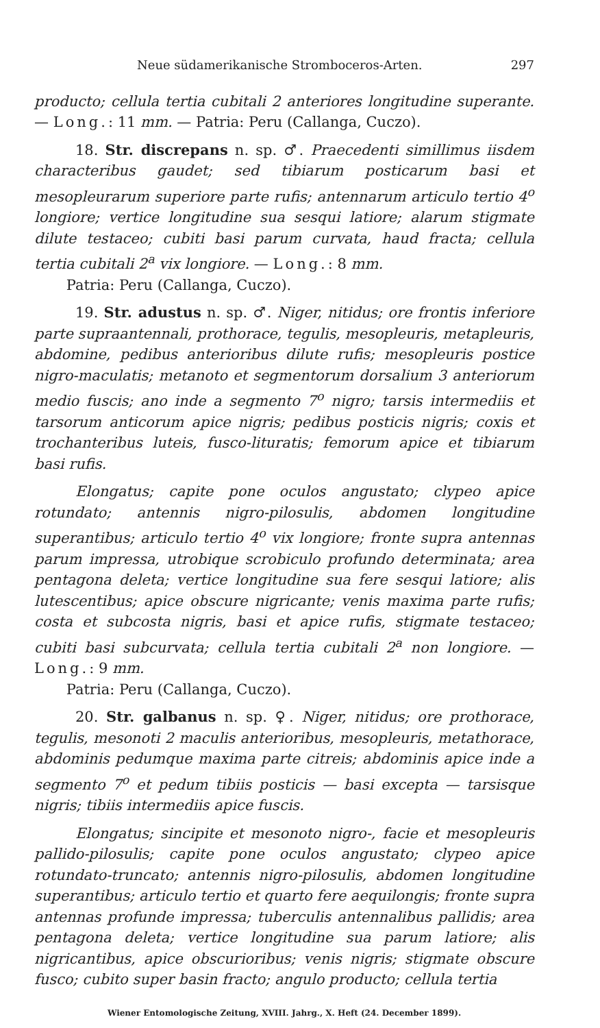Neue südamerikanische Stromboceros-Arten. 297
producto; cellula tertia cubitali 2 anteriores longitudine superante. — Long.: 11 mm. — Patria: Peru (Callanga, Cuczo).
18. Str. discrepans n. sp. ♂. Praecedenti simillimus iisdem characteribus gaudet; sed tibiarum posticarum basi et mesopleurarum superiore parte rufis; antennarum articulo tertio 4<sup>o</sup> longiore; vertice longitudine sua sesqui latiore; alarum stigmate dilute testaceo; cubiti basi parum curvata, haud fracta; cellula tertia cubitali 2<sup>a</sup> vix longiore. — Long.: 8 mm.
Patria: Peru (Callanga, Cuczo).
19. Str. adustus n. sp. ♂. Niger, nitidus; ore frontis inferiore parte supraantennali, prothorace, tegulis, mesopleuris, metapleuris, abdomine, pedibus anterioribus dilute rufis; mesopleuris postice nigro-maculatis; metanoto et segmentorum dorsalium 3 anteriorum medio fuscis; ano inde a segmento 7<sup>o</sup> nigro; tarsis intermediis et tarsorum anticorum apice nigris; pedibus posticis nigris; coxis et trochanteribus luteis, fusco-lituratis; femorum apice et tibiarum basi rufis.
Elongatus; capite pone oculos angustato; clypeo apice rotundato; antennis nigro-pilosulis, abdomen longitudine superantibus; articulo tertio 4<sup>o</sup> vix longiore; fronte supra antennas parum impressa, utrobique scrobiculo profundo determinata; area pentagona deleta; vertice longitudine sua fere sesqui latiore; alis lutescentibus; apice obscure nigricante; venis maxima parte rufis; costa et subcosta nigris, basi et apice rufis, stigmate testaceo; cubiti basi subcurvata; cellula tertia cubitali 2<sup>a</sup> non longiore. — Long.: 9 mm.
Patria: Peru (Callanga, Cuczo).
20. Str. galbanus n. sp. ♀. Niger, nitidus; ore prothorace, tegulis, mesonoti 2 maculis anterioribus, mesopleuris, metathorace, abdominis pedumque maxima parte citreis; abdominis apice inde a segmento 7<sup>o</sup> et pedum tibiis posticis — basi excepta — tarsisque nigris; tibiis intermediis apice fuscis.
Elongatus; sincipite et mesonoto nigro-, facie et mesopleuris pallido-pilosulis; capite pone oculos angustato; clypeo apice rotundato-truncato; antennis nigro-pilosulis, abdomen longitudine superantibus; articulo tertio et quarto fere aequilongis; fronte supra antennas profunde impressa; tuberculis antennalibus pallidis; area pentagona deleta; vertice longitudine sua parum latiore; alis nigricantibus, apice obscurioribus; venis nigris; stigmate obscure fusco; cubito super basin fracto; angulo producto; cellula tertia
Wiener Entomologische Zeitung, XVIII. Jahrg., X. Heft (24. December 1899).